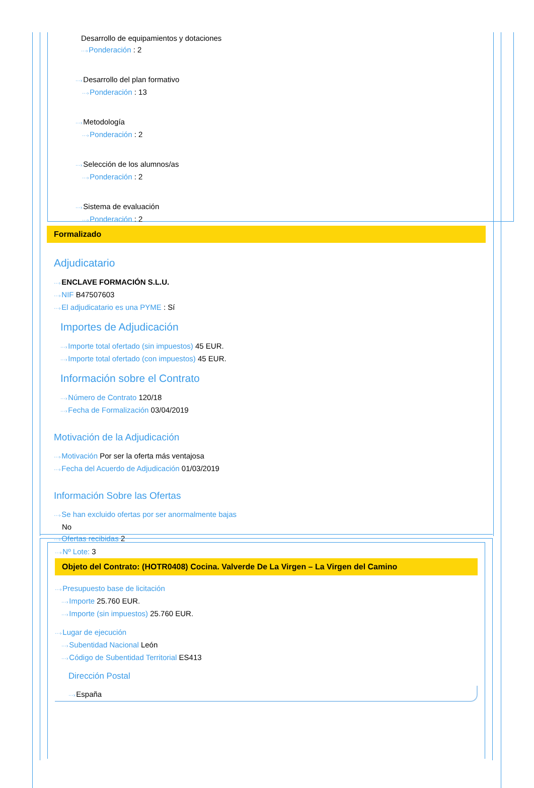Desarrollo de equipamientos y dotaciones
···›Ponderación : 2
···›Desarrollo del plan formativo
···›Ponderación : 13
···›Metodología
···›Ponderación : 2
···›Selección de los alumnos/as
···›Ponderación : 2
···›Sistema de evaluación
···›Ponderación : 2
Formalizado
Adjudicatario
···›ENCLAVE FORMACIÓN S.L.U.
···›NIF B47507603
···›El adjudicatario es una PYME : Sí
Importes de Adjudicación
···›Importe total ofertado (sin impuestos) 45 EUR.
···›Importe total ofertado (con impuestos) 45 EUR.
Información sobre el Contrato
···›Número de Contrato 120/18
···›Fecha de Formalización 03/04/2019
Motivación de la Adjudicación
···›Motivación Por ser la oferta más ventajosa
···›Fecha del Acuerdo de Adjudicación 01/03/2019
Información Sobre las Ofertas
···›Se han excluido ofertas por ser anormalmente bajas
No
···›Ofertas recibidas 2
···›Nº Lote: 3
Objeto del Contrato: (HOTR0408) Cocina. Valverde De La Virgen – La Virgen del Camino
···›Presupuesto base de licitación
···›Importe 25.760 EUR.
···›Importe (sin impuestos) 25.760 EUR.
···›Lugar de ejecución
···›Subentidad Nacional León
···›Código de Subentidad Territorial ES413
Dirección Postal
···›España